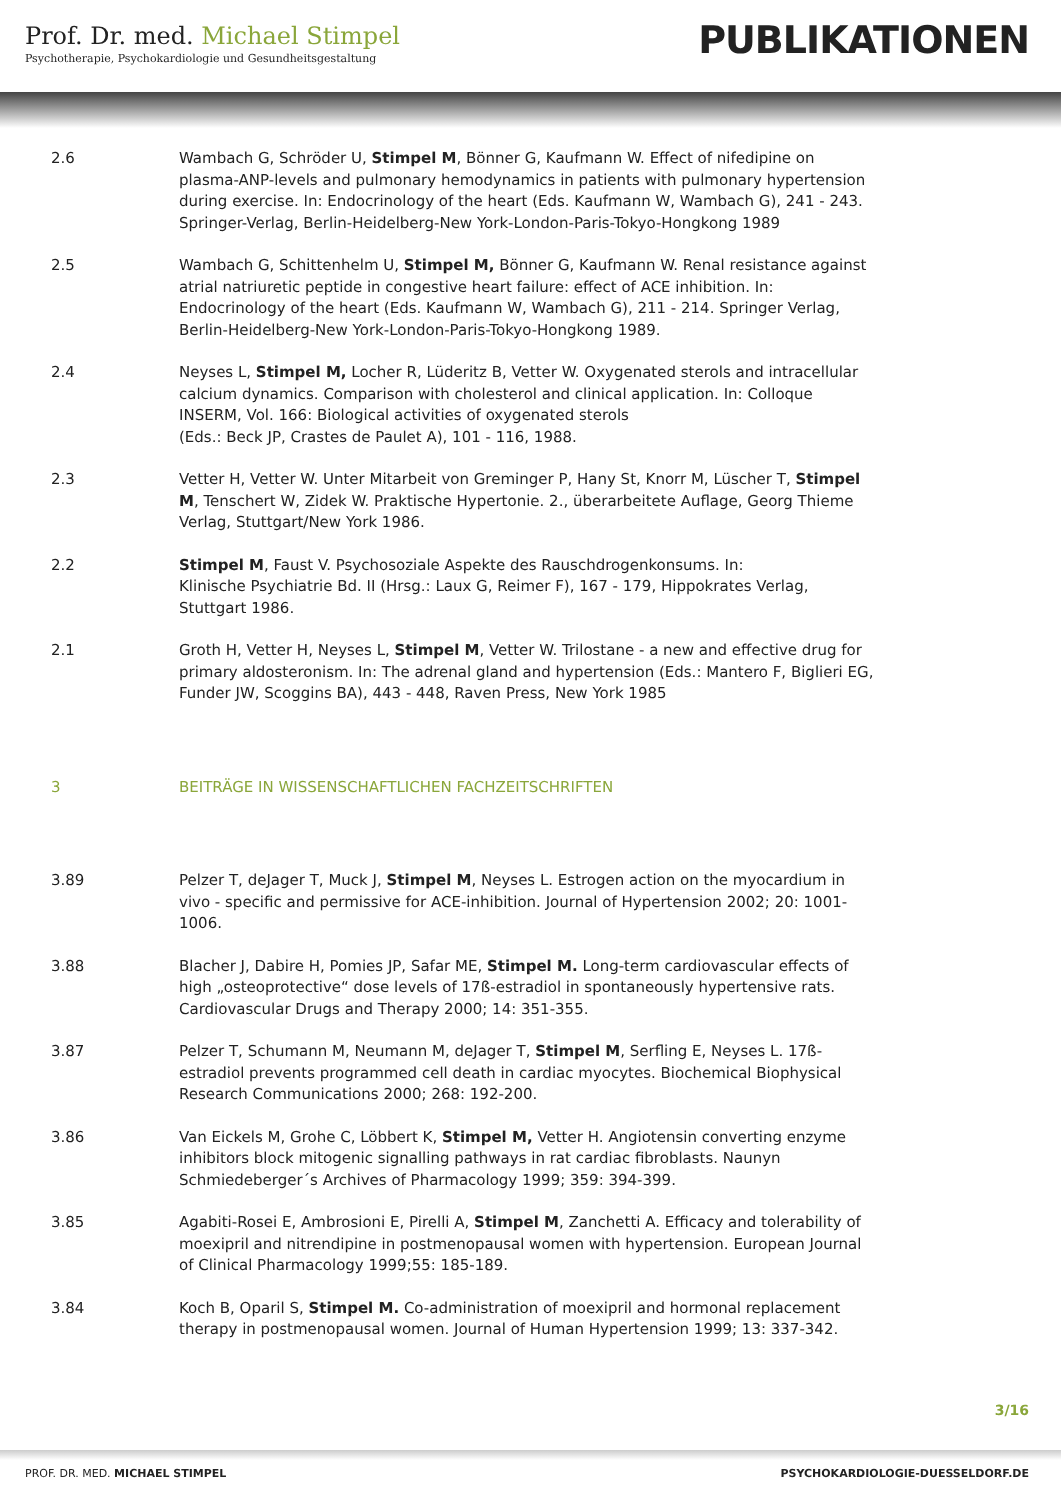Prof. Dr. med. Michael Stimpel
Psychotherapie, Psychokardiologie und Gesundheitsgestaltung
PUBLIKATIONEN
2.6 Wambach G, Schröder U, Stimpel M, Bönner G, Kaufmann W. Effect of nifedipine on plasma-ANP-levels and pulmonary hemodynamics in patients with pulmonary hypertension during exercise. In: Endocrinology of the heart (Eds. Kaufmann W, Wambach G), 241 - 243. Springer-Verlag, Berlin-Heidelberg-New York-London-Paris-Tokyo-Hongkong 1989
2.5 Wambach G, Schittenhelm U, Stimpel M, Bönner G, Kaufmann W. Renal resistance against atrial natriuretic peptide in congestive heart failure: effect of ACE inhibition. In: Endocrinology of the heart (Eds. Kaufmann W, Wambach G), 211 - 214. Springer Verlag, Berlin-Heidelberg-New York-London-Paris-Tokyo-Hongkong 1989.
2.4 Neyses L, Stimpel M, Locher R, Lüderitz B, Vetter W. Oxygenated sterols and intracellular calcium dynamics. Comparison with cholesterol and clinical application. In: Colloque INSERM, Vol. 166: Biological activities of oxygenated sterols
(Eds.: Beck JP, Crastes de Paulet A), 101 - 116, 1988.
2.3 Vetter H, Vetter W. Unter Mitarbeit von Greminger P, Hany St, Knorr M, Lüscher T, Stimpel M, Tenschert W, Zidek W. Praktische Hypertonie. 2., überarbeitete Auflage, Georg Thieme Verlag, Stuttgart/New York 1986.
2.2 Stimpel M, Faust V. Psychosoziale Aspekte des Rauschdrogenkonsums. In:
Klinische Psychiatrie Bd. II (Hrsg.: Laux G, Reimer F), 167 - 179, Hippokrates Verlag, Stuttgart 1986.
2.1 Groth H, Vetter H, Neyses L, Stimpel M, Vetter W. Trilostane - a new and effective drug for primary aldosteronism. In: The adrenal gland and hypertension (Eds.: Mantero F, Biglieri EG, Funder JW, Scoggins BA), 443 - 448, Raven Press, New York 1985
3 BEITRÄGE IN WISSENSCHAFTLICHEN FACHZEITSCHRIFTEN
3.89 Pelzer T, deJager T, Muck J, Stimpel M, Neyses L. Estrogen action on the myocardium in vivo - specific and permissive for ACE-inhibition. Journal of Hypertension 2002; 20: 1001-1006.
3.88 Blacher J, Dabire H, Pomies JP, Safar ME, Stimpel M. Long-term cardiovascular effects of high „osteoprotective“ dose levels of 17ß-estradiol in spontaneously hypertensive rats. Cardiovascular Drugs and Therapy 2000; 14: 351-355.
3.87 Pelzer T, Schumann M, Neumann M, deJager T, Stimpel M, Serfling E, Neyses L. 17ß-estradiol prevents programmed cell death in cardiac myocytes. Biochemical Biophysical Research Communications 2000; 268: 192-200.
3.86 Van Eickels M, Grohe C, Löbbert K, Stimpel M, Vetter H. Angiotensin converting enzyme inhibitors block mitogenic signalling pathways in rat cardiac fibroblasts. Naunyn Schmiedeberger´s Archives of Pharmacology 1999; 359: 394-399.
3.85 Agabiti-Rosei E, Ambrosioni E, Pirelli A, Stimpel M, Zanchetti A. Efficacy and tolerability of moexipril and nitrendipine in postmenopausal women with hypertension. European Journal of Clinical Pharmacology 1999;55: 185-189.
3.84 Koch B, Oparil S, Stimpel M. Co-administration of moexipril and hormonal replacement therapy in postmenopausal women. Journal of Human Hypertension 1999; 13: 337-342.
3/16
PROF. DR. MED. MICHAEL STIMPEL PSYCHOKARDIOLOGIE-DUESSELDORF.DE